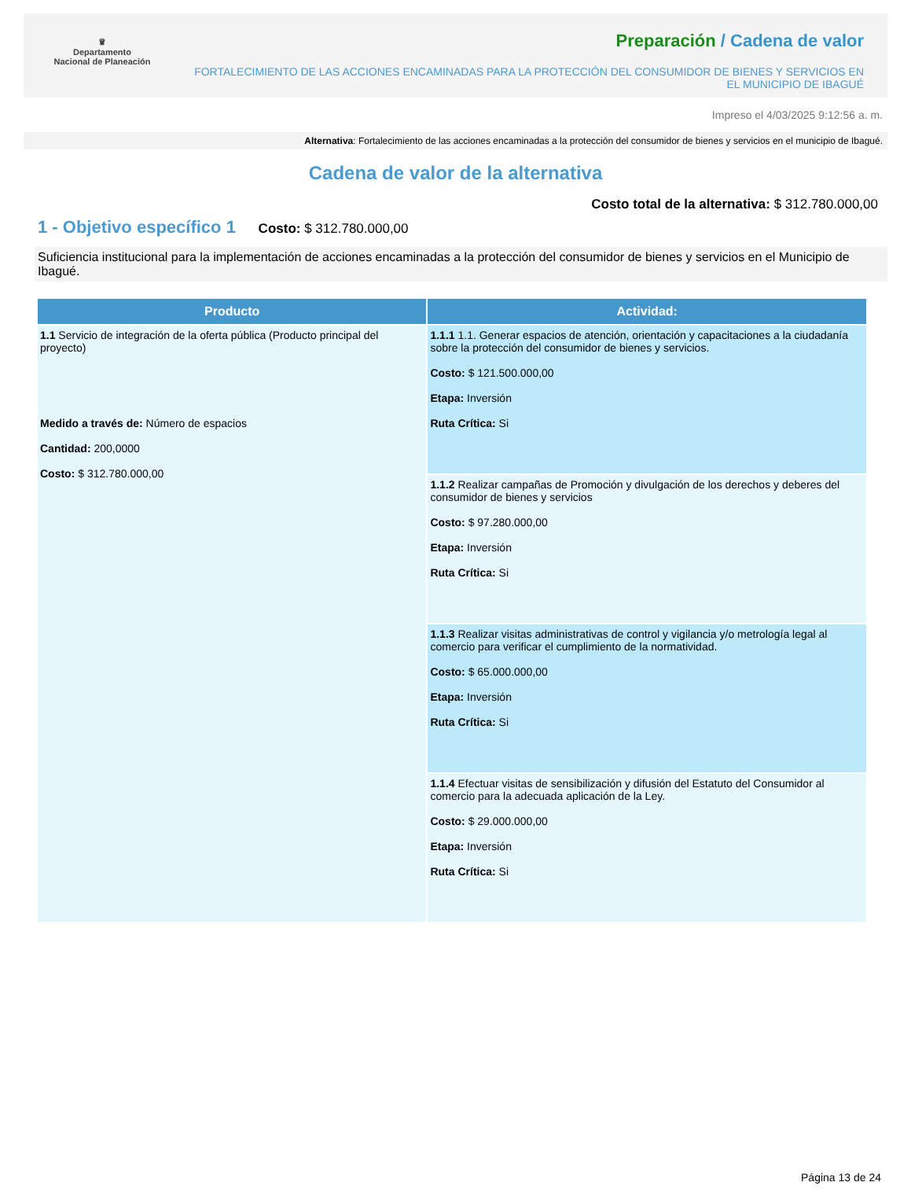♛
Departamento
Nacional de Planeación
Preparación / Cadena de valor
FORTALECIMIENTO DE LAS ACCIONES ENCAMINADAS PARA LA PROTECCIÓN DEL CONSUMIDOR DE BIENES Y SERVICIOS EN EL MUNICIPIO DE IBAGUÉ
Impreso el 4/03/2025 9:12:56 a. m.
Alternativa: Fortalecimiento de las acciones encaminadas a la protección del consumidor de bienes y servicios en el municipio de Ibagué.
Cadena de valor de la alternativa
Costo total de la alternativa: $ 312.780.000,00
1 - Objetivo específico 1 Costo: $ 312.780.000,00
Suficiencia institucional para la implementación de acciones encaminadas a la protección del consumidor de bienes y servicios en el Municipio de Ibagué.
| Producto | Actividad: |
| --- | --- |
| 1.1 Servicio de integración de la oferta pública (Producto principal del proyecto) Medido a través de: Número de espacios Cantidad: 200,0000 Costo: $ 312.780.000,00 | 1.1.1 1.1. Generar espacios de atención, orientación y capacitaciones a la ciudadanía sobre la protección del consumidor de bienes y servicios. Costo: $ 121.500.000,00 Etapa: Inversión Ruta Crítica: Si |
| | 1.1.2 Realizar campañas de Promoción y divulgación de los derechos y deberes del consumidor de bienes y servicios Costo: $ 97.280.000,00 Etapa: Inversión Ruta Crítica: Si |
| | 1.1.3 Realizar visitas administrativas de control y vigilancia y/o metrología legal al comercio para verificar el cumplimiento de la normatividad. Costo: $ 65.000.000,00 Etapa: Inversión Ruta Crítica: Si |
| | 1.1.4 Efectuar visitas de sensibilización y difusión del Estatuto del Consumidor al comercio para la adecuada aplicación de la Ley. Costo: $ 29.000.000,00 Etapa: Inversión Ruta Crítica: Si |
Página 13 de 24